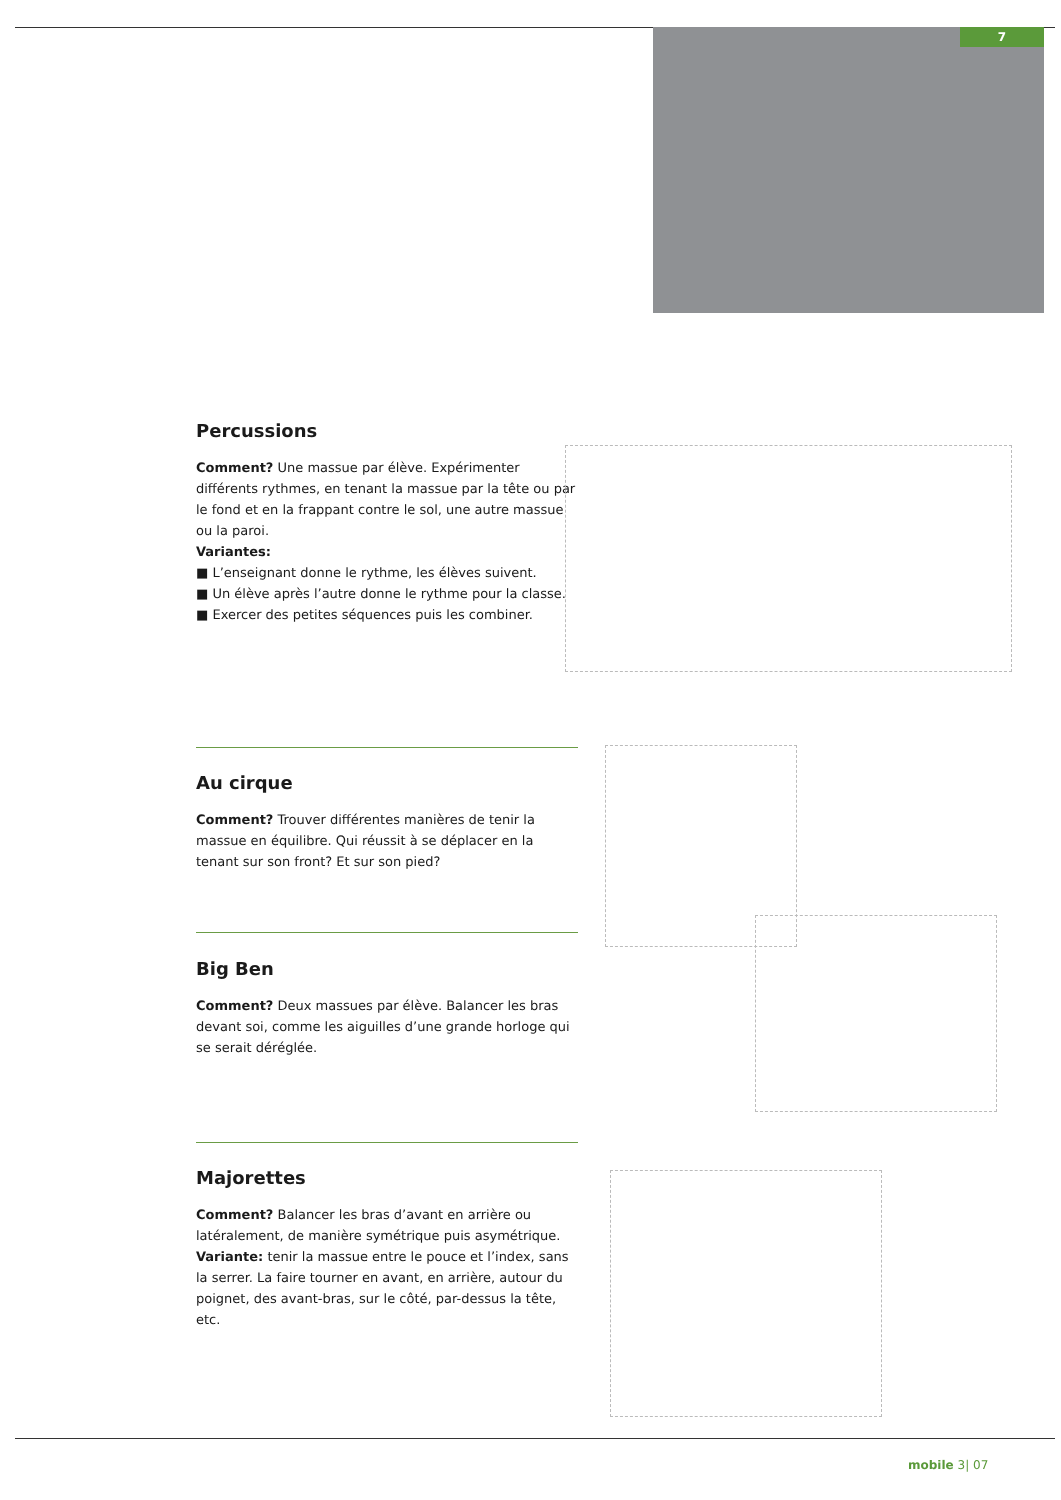7
Percussions
Comment? Une massue par élève. Expérimenter différents rythmes, en tenant la massue par la tête ou par le fond et en la frappant contre le sol, une autre massue ou la paroi.
Variantes:
■ L’enseignant donne le rythme, les élèves suivent.
■ Un élève après l’autre donne le rythme pour la classe.
■ Exercer des petites séquences puis les combiner.
Au cirque
Comment? Trouver différentes manières de tenir la massue en équilibre. Qui réussit à se déplacer en la tenant sur son front? Et sur son pied?
Big Ben
Comment? Deux massues par élève. Balancer les bras devant soi, comme les aiguilles d’une grande horloge qui se serait déréglée.
Majorettes
Comment? Balancer les bras d’avant en arrière ou latéralement, de manière symétrique puis asymétrique.
Variante: tenir la massue entre le pouce et l’index, sans la serrer. La faire tourner en avant, en arrière, autour du poignet, des avant-bras, sur le côté, par-dessus la tête, etc.
mobile 3| 07